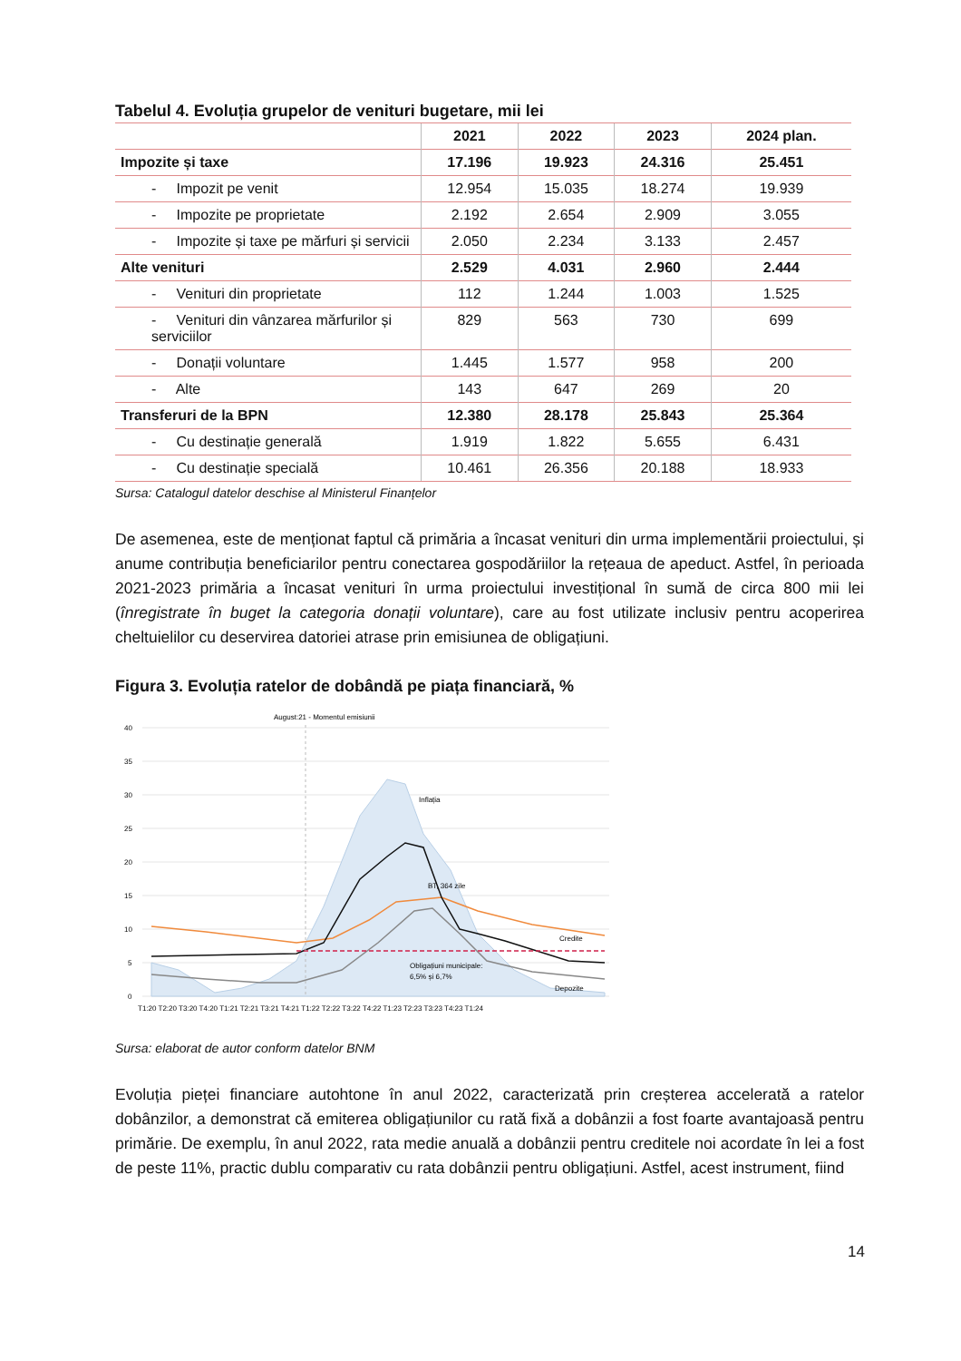Tabelul 4. Evoluția grupelor de venituri bugetare, mii lei
| | 2021 | 2022 | 2023 | 2024 plan. |
| --- | --- | --- | --- | --- |
| Impozite și taxe | 17.196 | 19.923 | 24.316 | 25.451 |
| - Impozit pe venit | 12.954 | 15.035 | 18.274 | 19.939 |
| - Impozite pe proprietate | 2.192 | 2.654 | 2.909 | 3.055 |
| - Impozite și taxe pe mărfuri și servicii | 2.050 | 2.234 | 3.133 | 2.457 |
| Alte venituri | 2.529 | 4.031 | 2.960 | 2.444 |
| - Venituri din proprietate | 112 | 1.244 | 1.003 | 1.525 |
| - Venituri din vânzarea mărfurilor și serviciilor | 829 | 563 | 730 | 699 |
| - Donații voluntare | 1.445 | 1.577 | 958 | 200 |
| - Alte | 143 | 647 | 269 | 20 |
| Transferuri de la BPN | 12.380 | 28.178 | 25.843 | 25.364 |
| - Cu destinație generală | 1.919 | 1.822 | 5.655 | 6.431 |
| - Cu destinație specială | 10.461 | 26.356 | 20.188 | 18.933 |
Sursa: Catalogul datelor deschise al Ministerul Finanțelor
De asemenea, este de menționat faptul că primăria a încasat venituri din urma implementării proiectului, și anume contribuția beneficiarilor pentru conectarea gospodăriilor la rețeaua de apeduct. Astfel, în perioada 2021-2023 primăria a încasat venituri în urma proiectului investițional în sumă de circa 800 mii lei (înregistrate în buget la categoria donații voluntare), care au fost utilizate inclusiv pentru acoperirea cheltuielilor cu deservirea datoriei atrase prin emisiunea de obligațiuni.
Figura 3. Evoluția ratelor de dobândă pe piața financiară, %
August:21 - Momentul emisiunii
40
35
30
25
20
15
10
5
0
Inflația
BT, 364 zile
Credite
Obligațiuni municipale:
6,5% și 6,7%
Depozite
T1:20 T2:20 T3:20 T4:20 T1:21 T2:21 T3:21 T4:21 T1:22 T2:22 T3:22 T4:22 T1:23 T2:23 T3:23 T4:23 T1:24
Sursa: elaborat de autor conform datelor BNM
Evoluția pieței financiare autohtone în anul 2022, caracterizată prin creșterea accelerată a ratelor dobânzilor, a demonstrat că emiterea obligațiunilor cu rată fixă a dobânzii a fost foarte avantajoasă pentru primărie. De exemplu, în anul 2022, rata medie anuală a dobânzii pentru creditele noi acordate în lei a fost de peste 11%, practic dublu comparativ cu rata dobânzii pentru obligațiuni. Astfel, acest instrument, fiind
14